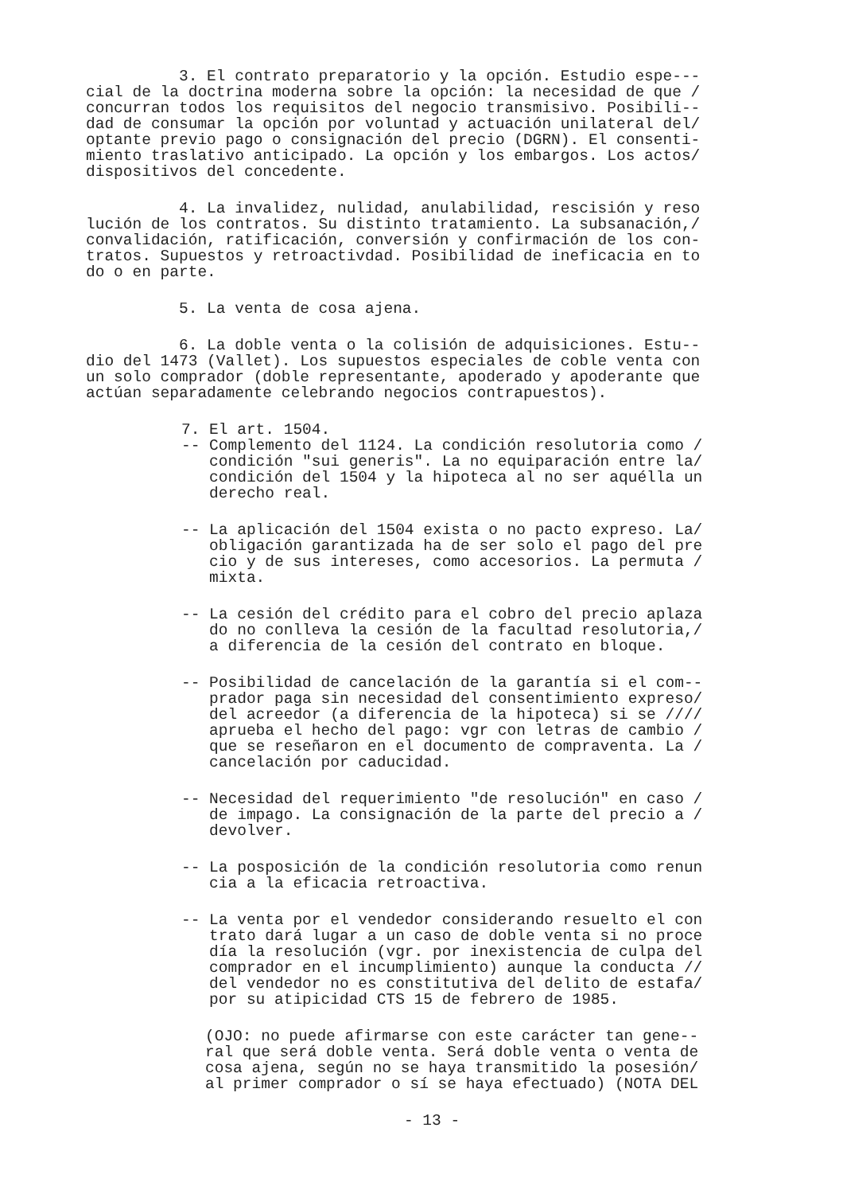3. El contrato preparatorio y la opción. Estudio espe--- cial de la doctrina moderna sobre la opción: la necesidad de que / concurran todos los requisitos del negocio transmisivo. Posibili-- dad de consumar la opción por voluntad y actuación unilateral del/ optante previo pago o consignación del precio (DGRN). El consenti- miento traslativo anticipado. La opción y los embargos. Los actos/ dispositivos del concedente.
4. La invalidez, nulidad, anulabilidad, rescisión y reso lución de los contratos. Su distinto tratamiento. La subsanación,/ convalidación, ratificación, conversión y confirmación de los con- tratos. Supuestos y retroactivdad. Posibilidad de ineficacia en to do o en parte.
5. La venta de cosa ajena.
6. La doble venta o la colisión de adquisiciones. Estu-- dio del 1473 (Vallet). Los supuestos especiales de coble venta con un solo comprador (doble representante, apoderado y apoderante que actúan separadamente celebrando negocios contrapuestos).
7. El art. 1504. -- Complemento del 1124. La condición resolutoria como / condición "sui generis". La no equiparación entre la/ condición del 1504 y la hipoteca al no ser aquélla un derecho real.
-- La aplicación del 1504 exista o no pacto expreso. La/ obligación garantizada ha de ser solo el pago del pre cio y de sus intereses, como accesorios. La permuta / mixta.
-- La cesión del crédito para el cobro del precio aplaza do no conlleva la cesión de la facultad resolutoria,/ a diferencia de la cesión del contrato en bloque.
-- Posibilidad de cancelación de la garantía si el com-- prador paga sin necesidad del consentimiento expreso/ del acreedor (a diferencia de la hipoteca) si se //// aprueba el hecho del pago: vgr con letras de cambio / que se reseñaron en el documento de compraventa. La / cancelación por caducidad.
-- Necesidad del requerimiento "de resolución" en caso / de impago. La consignación de la parte del precio a / devolver.
-- La posposición de la condición resolutoria como renun cia a la eficacia retroactiva.
-- La venta por el vendedor considerando resuelto el con trato dará lugar a un caso de doble venta si no proce día la resolución (vgr. por inexistencia de culpa del comprador en el incumplimiento) aunque la conducta // del vendedor no es constitutiva del delito de estafa/ por su atipicidad CTS 15 de febrero de 1985.
(OJO: no puede afirmarse con este carácter tan gene-- ral que será doble venta. Será doble venta o venta de cosa ajena, según no se haya transmitido la posesión/ al primer comprador o sí se haya efectuado) (NOTA DEL
- 13 -